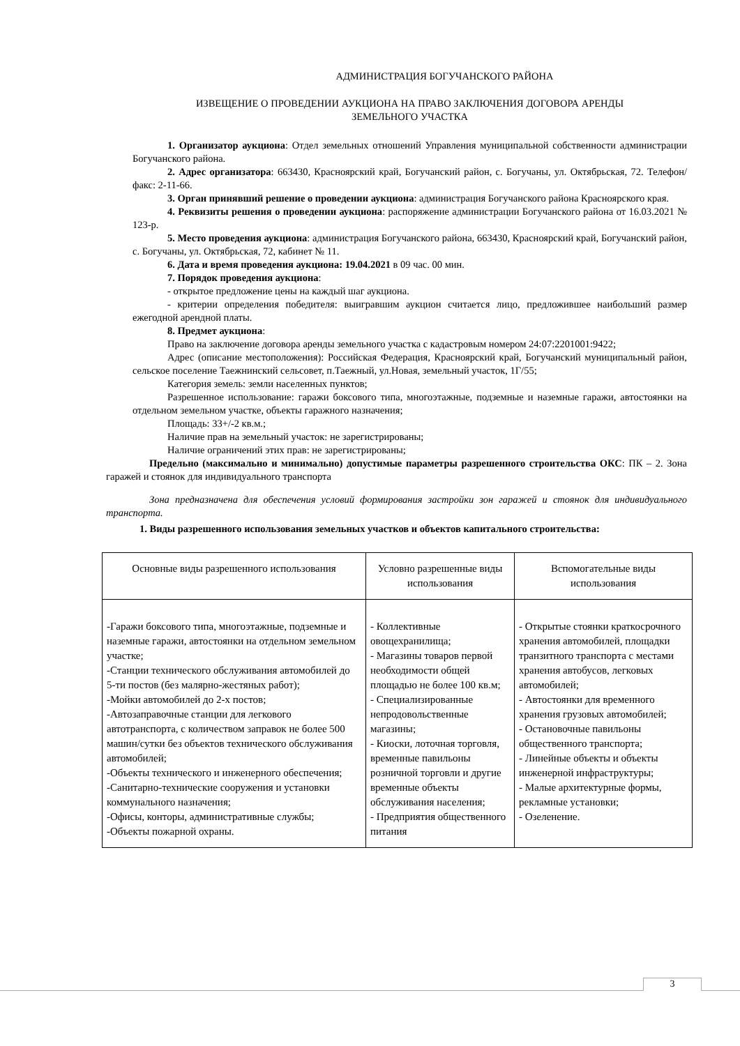АДМИНИСТРАЦИЯ БОГУЧАНСКОГО РАЙОНА
ИЗВЕЩЕНИЕ О ПРОВЕДЕНИИ АУКЦИОНА НА ПРАВО ЗАКЛЮЧЕНИЯ ДОГОВОРА АРЕНДЫ
ЗЕМЕЛЬНОГО УЧАСТКА
1. Организатор аукциона: Отдел земельных отношений Управления муниципальной собственности администрации Богучанского района.
2. Адрес организатора: 663430, Красноярский край, Богучанский район, с. Богучаны, ул. Октябрьская, 72. Телефон/факс: 2-11-66.
3. Орган принявший решение о проведении аукциона: администрация Богучанского района Красноярского края.
4. Реквизиты решения о проведении аукциона: распоряжение администрации Богучанского района от 16.03.2021 № 123-р.
5. Место проведения аукциона: администрация Богучанского района, 663430, Красноярский край, Богучанский район, с. Богучаны, ул. Октябрьская, 72, кабинет № 11.
6. Дата и время проведения аукциона: 19.04.2021 в 09 час. 00 мин.
7. Порядок проведения аукциона:
- открытое предложение цены на каждый шаг аукциона.
- критерии определения победителя: выигравшим аукцион считается лицо, предложившее наибольший размер ежегодной арендной платы.
8. Предмет аукциона:
Право на заключение договора аренды земельного участка с кадастровым номером 24:07:2201001:9422;
Адрес (описание местоположения): Российская Федерация, Красноярский край, Богучанский муниципальный район, сельское поселение Таежнинский сельсовет, п.Таежный, ул.Новая, земельный участок, 1Г/55;
Категория земель: земли населенных пунктов;
Разрешенное использование: гаражи боксового типа, многоэтажные, подземные и наземные гаражи, автостоянки на отдельном земельном участке, объекты гаражного назначения;
Площадь: 33+/-2 кв.м.;
Наличие прав на земельный участок: не зарегистрированы;
Наличие ограничений этих прав: не зарегистрированы;
Предельно (максимально и минимально) допустимые параметры разрешенного строительства ОКС: ПК – 2. Зона гаражей и стоянок для индивидуального транспорта
Зона предназначена для обеспечения условий формирования застройки зон гаражей и стоянок для индивидуального транспорта.
1. Виды разрешенного использования земельных участков и объектов капитального строительства:
| Основные виды разрешенного использования | Условно разрешенные виды использования | Вспомогательные виды использования |
| -Гаражи боксового типа, многоэтажные, подземные и наземные гаражи, автостоянки на отдельном земельном участке; -Станции технического обслуживания автомобилей до 5-ти постов (без малярно-жестяных работ); -Мойки автомобилей до 2-х постов; -Автозаправочные станции для легкового автотранспорта, с количеством заправок не более 500 машин/сутки без объектов технического обслуживания автомобилей; -Объекты технического и инженерного обеспечения; -Санитарно-технические сооружения и установки коммунального назначения; -Офисы, конторы, административные службы; -Объекты пожарной охраны. | - Коллективные овощехранилища; - Магазины товаров первой необходимости общей площадью не более 100 кв.м; - Специализированные непродовольственные магазины; - Киоски, лоточная торговля, временные павильоны розничной торговли и другие временные объекты обслуживания населения; - Предприятия общественного питания | - Открытые стоянки краткосрочного хранения автомобилей, площадки транзитного транспорта с местами хранения автобусов, легковых автомобилей; - Автостоянки для временного хранения грузовых автомобилей; - Остановочные павильоны общественного транспорта; - Линейные объекты и объекты инженерной инфраструктуры; - Малые архитектурные формы, рекламные установки; - Озеленение. |
3